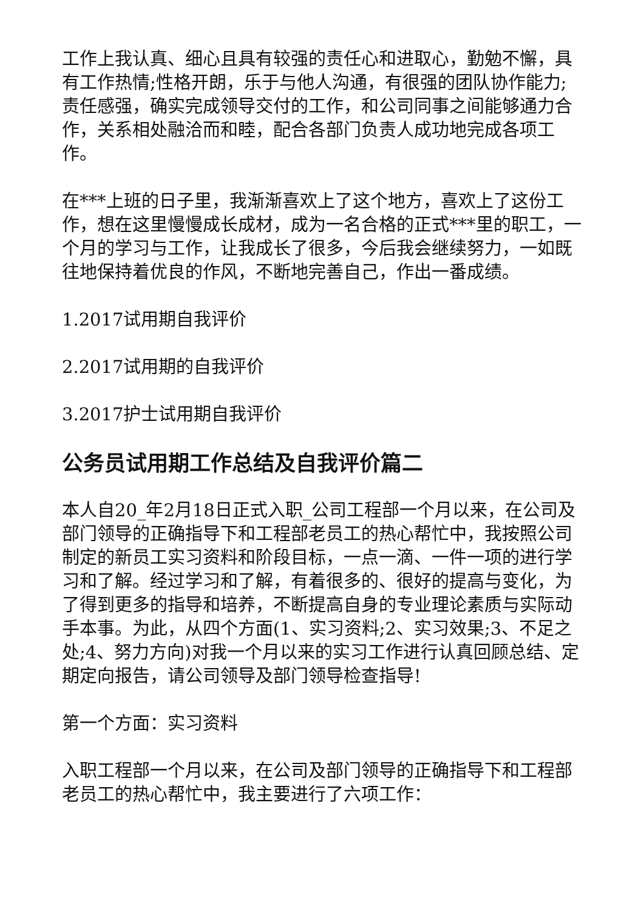工作上我认真、细心且具有较强的责任心和进取心，勤勉不懈，具有工作热情;性格开朗，乐于与他人沟通，有很强的团队协作能力;责任感强，确实完成领导交付的工作，和公司同事之间能够通力合作，关系相处融洽而和睦，配合各部门负责人成功地完成各项工作。
在***上班的日子里，我渐渐喜欢上了这个地方，喜欢上了这份工作，想在这里慢慢成长成材，成为一名合格的正式***里的职工，一个月的学习与工作，让我成长了很多，今后我会继续努力，一如既往地保持着优良的作风，不断地完善自己，作出一番成绩。
1.2017试用期自我评价
2.2017试用期的自我评价
3.2017护士试用期自我评价
公务员试用期工作总结及自我评价篇二
本人自20_年2月18日正式入职_公司工程部一个月以来，在公司及部门领导的正确指导下和工程部老员工的热心帮忙中，我按照公司制定的新员工实习资料和阶段目标，一点一滴、一件一项的进行学习和了解。经过学习和了解，有着很多的、很好的提高与变化，为了得到更多的指导和培养，不断提高自身的专业理论素质与实际动手本事。为此，从四个方面(1、实习资料;2、实习效果;3、不足之处;4、努力方向)对我一个月以来的实习工作进行认真回顾总结、定期定向报告，请公司领导及部门领导检查指导!
第一个方面：实习资料
入职工程部一个月以来，在公司及部门领导的正确指导下和工程部老员工的热心帮忙中，我主要进行了六项工作：